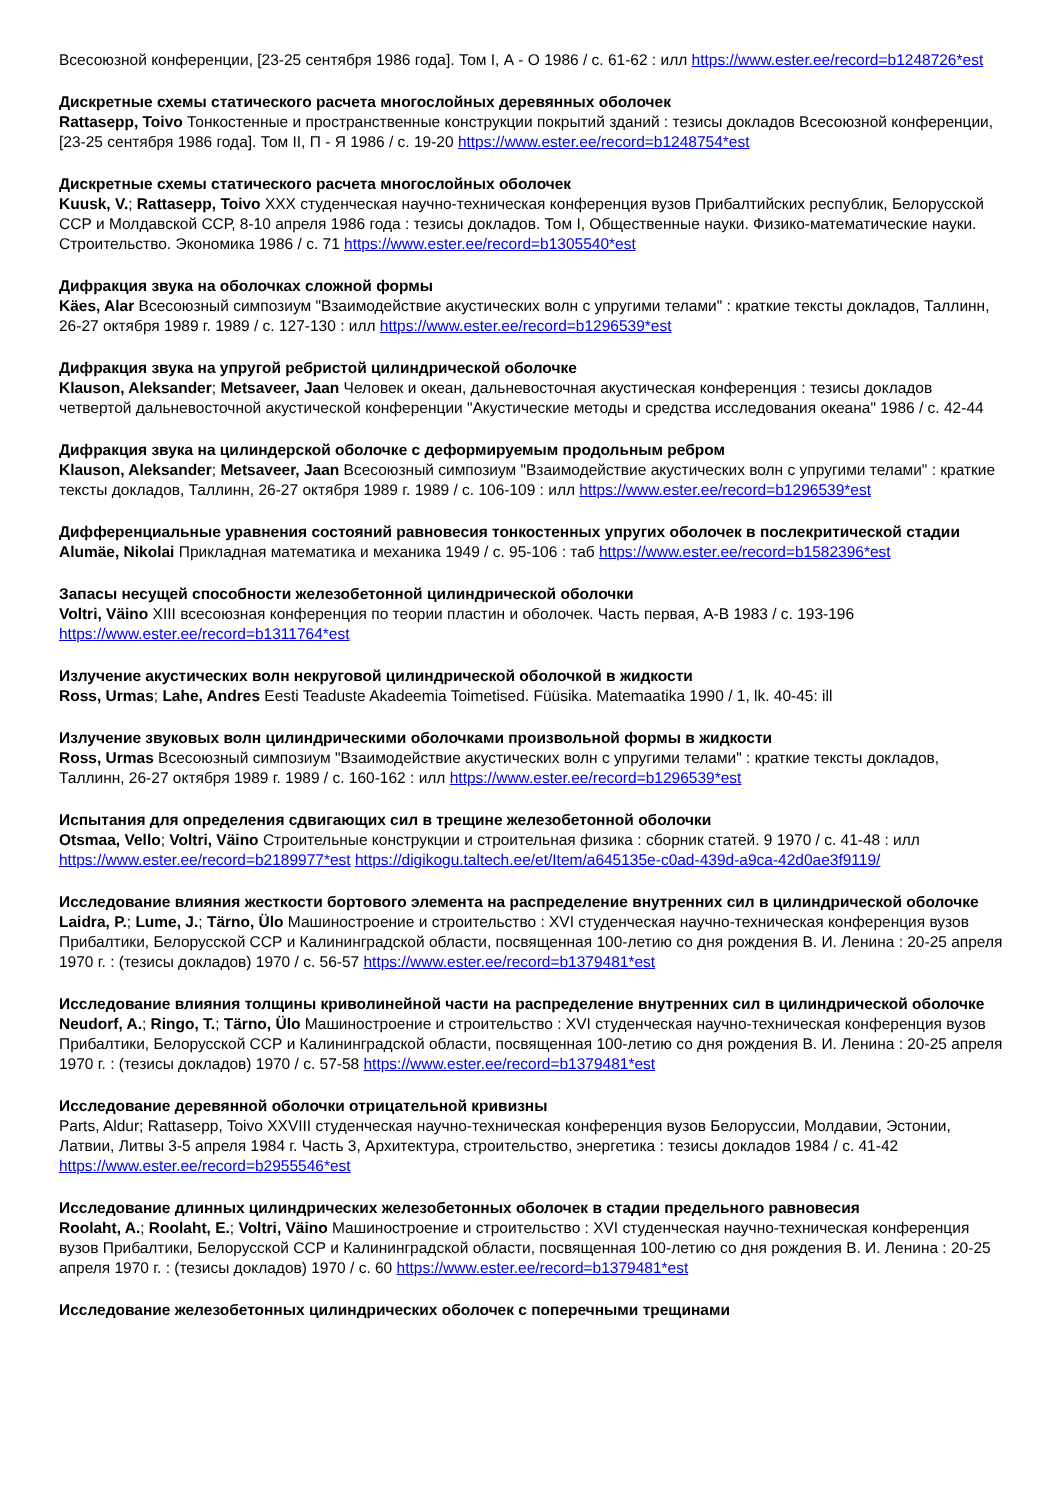Всесоюзной конференции, [23-25 сентября 1986 года]. Том I, А - О 1986 / с. 61-62 : илл https://www.ester.ee/record=b1248726*est
Дискретные схемы статического расчета многослойных деревянных оболочек
Rattasepp, Toivo Тонкостенные и пространственные конструкции покрытий зданий : тезисы докладов Всесоюзной конференции, [23-25 сентября 1986 года]. Том II, П - Я 1986 / с. 19-20 https://www.ester.ee/record=b1248754*est
Дискретные схемы статического расчета многослойных оболочек
Kuusk, V.; Rattasepp, Toivo XXX студенческая научно-техническая конференция вузов Прибалтийских республик, Белорусской ССР и Молдавской ССР, 8-10 апреля 1986 года : тезисы докладов. Том I, Общественные науки. Физико-математические науки. Строительство. Экономика 1986 / с. 71 https://www.ester.ee/record=b1305540*est
Дифракция звука на оболочках сложной формы
Käes, Alar Всесоюзный симпозиум "Взаимодействие акустических волн с упругими телами" : краткие тексты докладов, Таллинн, 26-27 октября 1989 г. 1989 / с. 127-130 : илл https://www.ester.ee/record=b1296539*est
Дифракция звука на упругой ребристой цилиндрической оболочке
Klauson, Aleksander; Metsaveer, Jaan Человек и океан, дальневосточная акустическая конференция : тезисы докладов четвертой дальневосточной акустической конференции "Акустические методы и средства исследования океана" 1986 / с. 42-44
Дифракция звука на цилиндерской оболочке с деформируемым продольным ребром
Klauson, Aleksander; Metsaveer, Jaan Всесоюзный симпозиум "Взаимодействие акустических волн с упругими телами" : краткие тексты докладов, Таллинн, 26-27 октября 1989 г. 1989 / с. 106-109 : илл https://www.ester.ee/record=b1296539*est
Дифференциальные уравнения состояний равновесия тонкостенных упругих оболочек в послекритической стадии
Alumäe, Nikolai Прикладная математика и механика 1949 / с. 95-106 : таб https://www.ester.ee/record=b1582396*est
Запасы несущей способности железобетонной цилиндрической оболочки
Voltri, Väino XIII всесоюзная конференция по теории пластин и оболочек. Часть первая, А-В 1983 / с. 193-196 https://www.ester.ee/record=b1311764*est
Излучение акустических волн некруговой цилиндрической оболочкой в жидкости
Ross, Urmas; Lahe, Andres Eesti Teaduste Akadeemia Toimetised. Füüsika. Matemaatika 1990 / 1, lk. 40-45: ill
Излучение звуковых волн цилиндрическими оболочками произвольной формы в жидкости
Ross, Urmas Всесоюзный симпозиум "Взаимодействие акустических волн с упругими телами" : краткие тексты докладов, Таллинн, 26-27 октября 1989 г. 1989 / с. 160-162 : илл https://www.ester.ee/record=b1296539*est
Испытания для определения сдвигающих сил в трещине железобетонной оболочки
Otsmaa, Vello; Voltri, Väino Строительные конструкции и строительная физика : сборник статей. 9 1970 / с. 41-48 : илл https://www.ester.ee/record=b2189977*est https://digikogu.taltech.ee/et/Item/a645135e-c0ad-439d-a9ca-42d0ae3f9119/
Исследование влияния жесткости бортового элемента на распределение внутренних сил в цилиндрической оболочке
Laidra, P.; Lume, J.; Tärno, Ülo Машиностроение и строительство : XVI студенческая научно-техническая конференция вузов Прибалтики, Белорусской ССР и Калининградской области, посвященная 100-летию со дня рождения В. И. Ленина : 20-25 апреля 1970 г. : (тезисы докладов) 1970 / с. 56-57 https://www.ester.ee/record=b1379481*est
Исследование влияния толщины криволинейной части на распределение внутренних сил в цилиндрической оболочке
Neudorf, A.; Ringo, T.; Tärno, Ülo Машиностроение и строительство : XVI студенческая научно-техническая конференция вузов Прибалтики, Белорусской ССР и Калининградской области, посвященная 100-летию со дня рождения В. И. Ленина : 20-25 апреля 1970 г. : (тезисы докладов) 1970 / с. 57-58 https://www.ester.ee/record=b1379481*est
Исследование деревянной оболочки отрицательной кривизны
Parts, Aldur; Rattasepp, Toivo XXVIII студенческая научно-техническая конференция вузов Белоруссии, Молдавии, Эстонии, Латвии, Литвы 3-5 апреля 1984 г. Часть 3, Архитектура, строительство, энергетика : тезисы докладов 1984 / с. 41-42 https://www.ester.ee/record=b2955546*est
Исследование длинных цилиндрических железобетонных оболочек в стадии предельного равновесия
Roolaht, A.; Roolaht, E.; Voltri, Väino Машиностроение и строительство : XVI студенческая научно-техническая конференция вузов Прибалтики, Белорусской ССР и Калининградской области, посвященная 100-летию со дня рождения В. И. Ленина : 20-25 апреля 1970 г. : (тезисы докладов) 1970 / с. 60 https://www.ester.ee/record=b1379481*est
Исследование железобетонных цилиндрических оболочек с поперечными трещинами